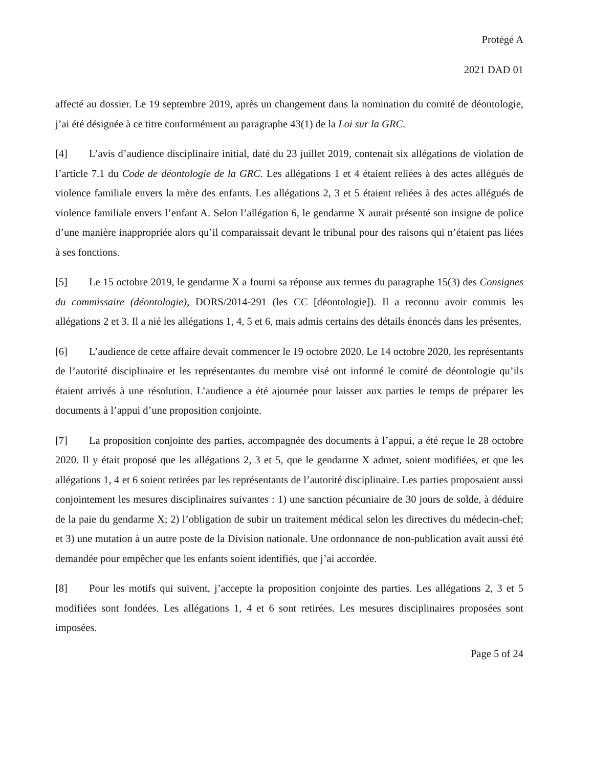Protégé A
2021 DAD 01
affecté au dossier. Le 19 septembre 2019, après un changement dans la nomination du comité de déontologie, j’ai été désignée à ce titre conformément au paragraphe 43(1) de la Loi sur la GRC.
[4] L’avis d’audience disciplinaire initial, daté du 23 juillet 2019, contenait six allégations de violation de l’article 7.1 du Code de déontologie de la GRC. Les allégations 1 et 4 étaient reliées à des actes allégués de violence familiale envers la mère des enfants. Les allégations 2, 3 et 5 étaient reliées à des actes allégués de violence familiale envers l’enfant A. Selon l’allégation 6, le gendarme X aurait présenté son insigne de police d’une manière inappropriée alors qu’il comparaissait devant le tribunal pour des raisons qui n’étaient pas liées à ses fonctions.
[5] Le 15 octobre 2019, le gendarme X a fourni sa réponse aux termes du paragraphe 15(3) des Consignes du commissaire (déontologie), DORS/2014-291 (les CC [déontologie]). Il a reconnu avoir commis les allégations 2 et 3. Il a nié les allégations 1, 4, 5 et 6, mais admis certains des détails énoncés dans les présentes.
[6] L’audience de cette affaire devait commencer le 19 octobre 2020. Le 14 octobre 2020, les représentants de l’autorité disciplinaire et les représentantes du membre visé ont informé le comité de déontologie qu’ils étaient arrivés à une résolution. L’audience a été ajournée pour laisser aux parties le temps de préparer les documents à l’appui d’une proposition conjointe.
[7] La proposition conjointe des parties, accompagnée des documents à l’appui, a été reçue le 28 octobre 2020. Il y était proposé que les allégations 2, 3 et 5, que le gendarme X admet, soient modifiées, et que les allégations 1, 4 et 6 soient retirées par les représentants de l’autorité disciplinaire. Les parties proposaient aussi conjointement les mesures disciplinaires suivantes : 1) une sanction pécuniaire de 30 jours de solde, à déduire de la paie du gendarme X; 2) l’obligation de subir un traitement médical selon les directives du médecin-chef; et 3) une mutation à un autre poste de la Division nationale. Une ordonnance de non-publication avait aussi été demandée pour empêcher que les enfants soient identifiés, que j’ai accordée.
[8] Pour les motifs qui suivent, j’accepte la proposition conjointe des parties. Les allégations 2, 3 et 5 modifiées sont fondées. Les allégations 1, 4 et 6 sont retirées. Les mesures disciplinaires proposées sont imposées.
Page 5 of 24